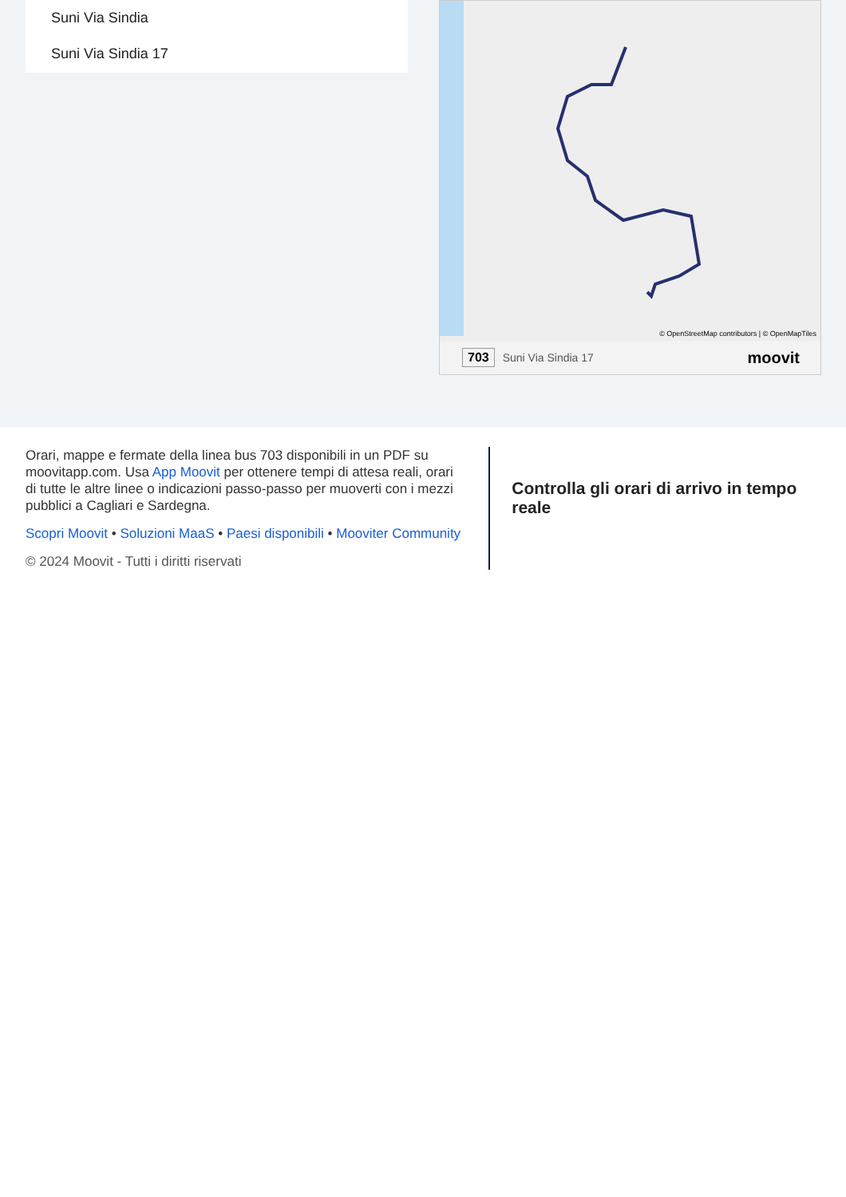Suni Via Sindia
Suni Via Sindia 17
© OpenStreetMap contributors | © OpenMapTiles
703 Suni Via Sindia 17 moovit
Orari, mappe e fermate della linea bus 703 disponibili in un PDF su moovitapp.com. Usa App Moovit per ottenere tempi di attesa reali, orari di tutte le altre linee o indicazioni passo-passo per muoverti con i mezzi pubblici a Cagliari e Sardegna.
Scopri Moovit • Soluzioni MaaS • Paesi disponibili • Mooviter Community
© 2024 Moovit - Tutti i diritti riservati
Controlla gli orari di arrivo in tempo reale